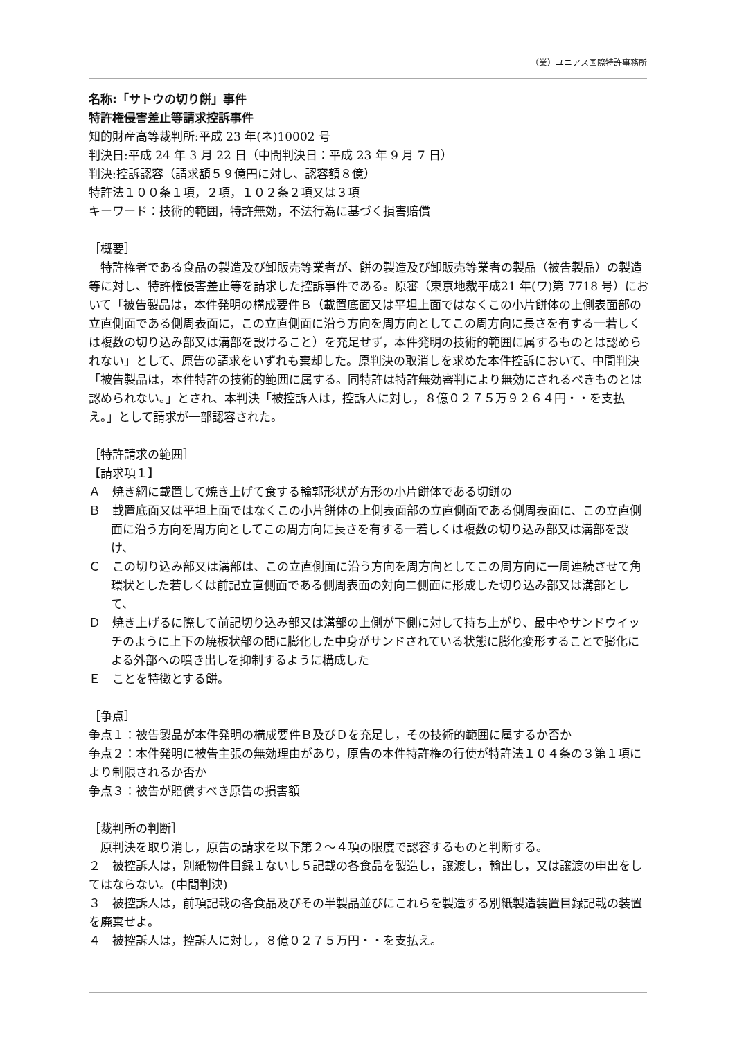（業）ユニアス国際特許事務所
名称:「サトウの切り餅」事件
特許権侵害差止等請求控訴事件
知的財産高等裁判所:平成 23 年(ネ)10002 号
判決日:平成 24 年 3 月 22 日（中間判決日：平成 23 年 9 月 7 日）
判決:控訴認容（請求額５９億円に対し、認容額８億）
特許法１００条１項，２項，１０２条２項又は３項
キーワード：技術的範囲，特許無効，不法行為に基づく損害賠償
［概要］
　特許権者である食品の製造及び卸販売等業者が、餅の製造及び卸販売等業者の製品（被告製品）の製造等に対し、特許権侵害差止等を請求した控訴事件である。原審（東京地裁平成21 年(ワ)第 7718 号）において「被告製品は，本件発明の構成要件Ｂ（載置底面又は平坦上面ではなくこの小片餅体の上側表面部の立直側面である側周表面に，この立直側面に沿う方向を周方向としてこの周方向に長さを有する一若しくは複数の切り込み部又は溝部を設けること）を充足せず，本件発明の技術的範囲に属するものとは認められない」として、原告の請求をいずれも棄却した。原判決の取消しを求めた本件控訴において、中間判決「被告製品は，本件特許の技術的範囲に属する。同特許は特許無効審判により無効にされるべきものとは認められない。」とされ、本判決「被控訴人は，控訴人に対し，８億０２７５万９２６４円・・を支払え。」として請求が一部認容された。
［特許請求の範囲］
【請求項１】
Ａ　焼き網に載置して焼き上げて食する輪郭形状が方形の小片餅体である切餅の
Ｂ　載置底面又は平坦上面ではなくこの小片餅体の上側表面部の立直側面である側周表面に、この立直側面に沿う方向を周方向としてこの周方向に長さを有する一若しくは複数の切り込み部又は溝部を設け、
Ｃ　この切り込み部又は溝部は、この立直側面に沿う方向を周方向としてこの周方向に一周連続させて角環状とした若しくは前記立直側面である側周表面の対向二側面に形成した切り込み部又は溝部として、
Ｄ　焼き上げるに際して前記切り込み部又は溝部の上側が下側に対して持ち上がり、最中やサンドウイッチのように上下の焼板状部の間に膨化した中身がサンドされている状態に膨化変形することで膨化による外部への噴き出しを抑制するように構成した
Ｅ　ことを特徴とする餅。
［争点］
争点１：被告製品が本件発明の構成要件Ｂ及びＤを充足し，その技術的範囲に属するか否か
争点２：本件発明に被告主張の無効理由があり，原告の本件特許権の行使が特許法１０４条の３第１項により制限されるか否か
争点３：被告が賠償すべき原告の損害額
［裁判所の判断］
　原判決を取り消し，原告の請求を以下第２～４項の限度で認容するものと判断する。
２　被控訴人は，別紙物件目録１ないし５記載の各食品を製造し，譲渡し，輸出し，又は譲渡の申出をしてはならない。(中間判決)
３　被控訴人は，前項記載の各食品及びその半製品並びにこれらを製造する別紙製造装置目録記載の装置を廃棄せよ。
４　被控訴人は，控訴人に対し，８億０２７５万円・・を支払え。